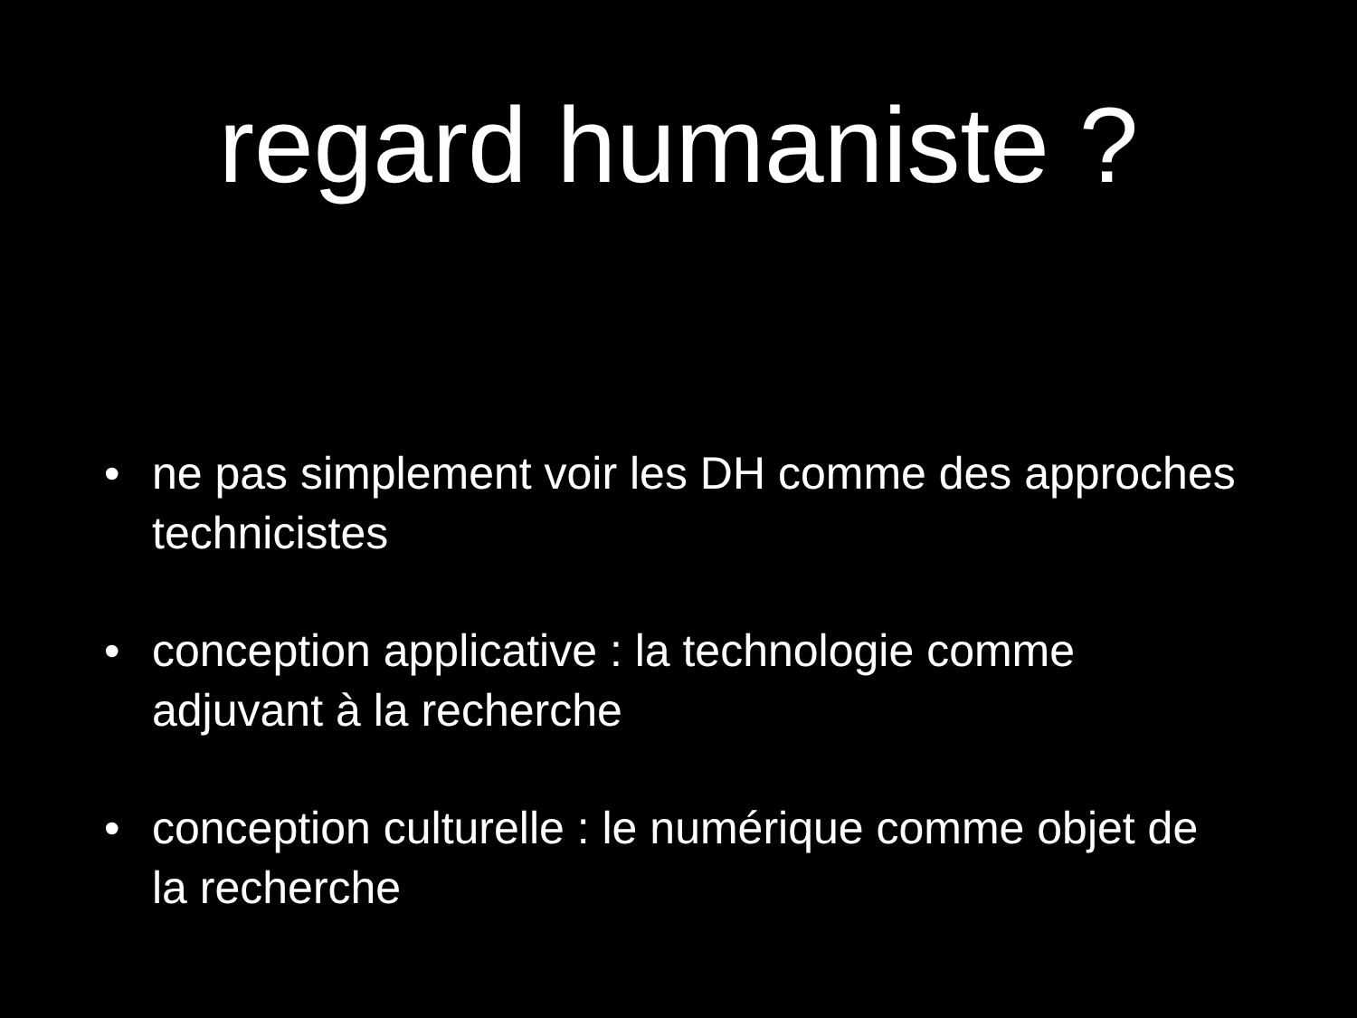regard humaniste ?
• ne pas simplement voir les DH comme des approches technicistes
• conception applicative : la technologie comme adjuvant à la recherche
• conception culturelle : le numérique comme objet de la recherche